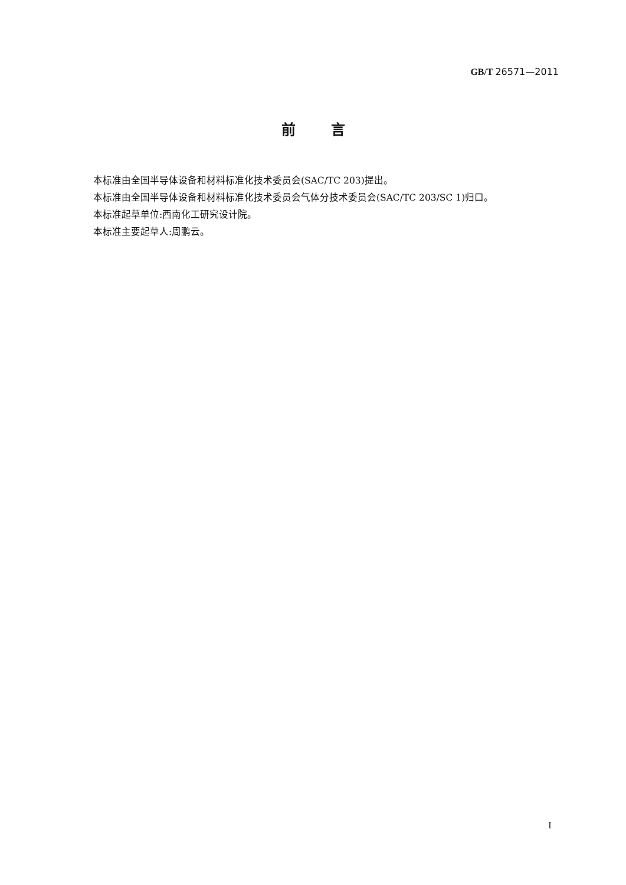GB/T 26571—2011
前言
本标准由全国半导体设备和材料标准化技术委员会(SAC/TC 203)提出。
本标准由全国半导体设备和材料标准化技术委员会气体分技术委员会(SAC/TC 203/SC 1)归口。
本标准起草单位:西南化工研究设计院。
本标准主要起草人:周鹏云。
I